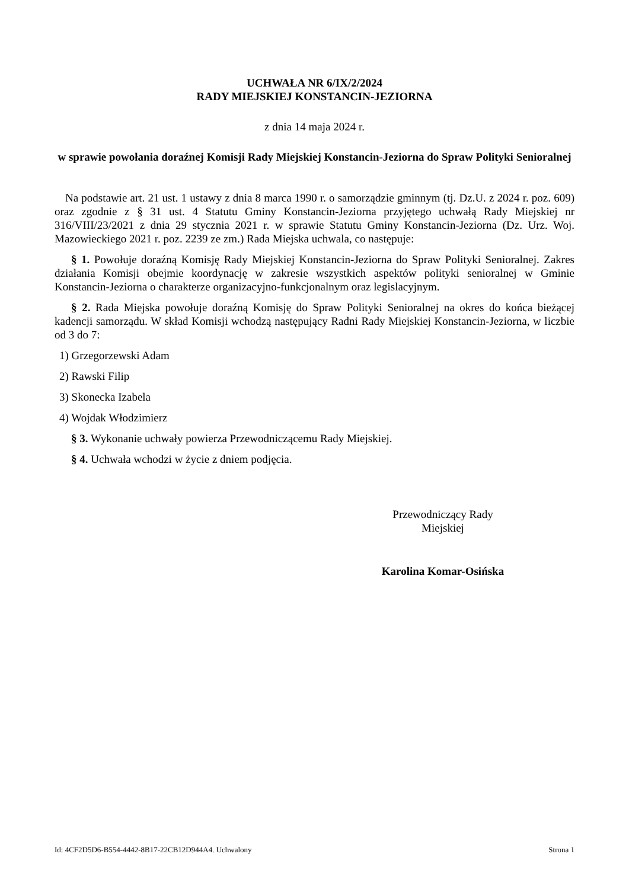UCHWAŁA NR 6/IX/2/2024
RADY MIEJSKIEJ KONSTANCIN-JEZIORNA
z dnia 14 maja 2024 r.
w sprawie powołania doraźnej Komisji Rady Miejskiej Konstancin-Jeziorna do Spraw Polityki Senioralnej
Na podstawie art. 21 ust. 1 ustawy z dnia 8 marca 1990 r. o samorządzie gminnym (tj. Dz.U. z 2024 r. poz. 609) oraz zgodnie z § 31 ust. 4 Statutu Gminy Konstancin-Jeziorna przyjętego uchwałą Rady Miejskiej nr 316/VIII/23/2021 z dnia 29 stycznia 2021 r. w sprawie Statutu Gminy Konstancin-Jeziorna (Dz. Urz. Woj. Mazowieckiego 2021 r. poz. 2239 ze zm.) Rada Miejska uchwala, co następuje:
§ 1. Powołuje doraźną Komisję Rady Miejskiej Konstancin-Jeziorna do Spraw Polityki Senioralnej. Zakres działania Komisji obejmie koordynację w zakresie wszystkich aspektów polityki senioralnej w Gminie Konstancin-Jeziorna o charakterze organizacyjno-funkcjonalnym oraz legislacyjnym.
§ 2. Rada Miejska powołuje doraźną Komisję do Spraw Polityki Senioralnej na okres do końca bieżącej kadencji samorządu. W skład Komisji wchodzą następujący Radni Rady Miejskiej Konstancin-Jeziorna, w liczbie od 3 do 7:
1) Grzegorzewski Adam
2) Rawski Filip
3) Skonecka Izabela
4) Wojdak Włodzimierz
§ 3. Wykonanie uchwały powierza Przewodniczącemu Rady Miejskiej.
§ 4. Uchwała wchodzi w życie z dniem podjęcia.
Przewodniczący Rady
Miejskiej
Karolina Komar-Osińska
Id: 4CF2D5D6-B554-4442-8B17-22CB12D944A4. Uchwalony Strona 1